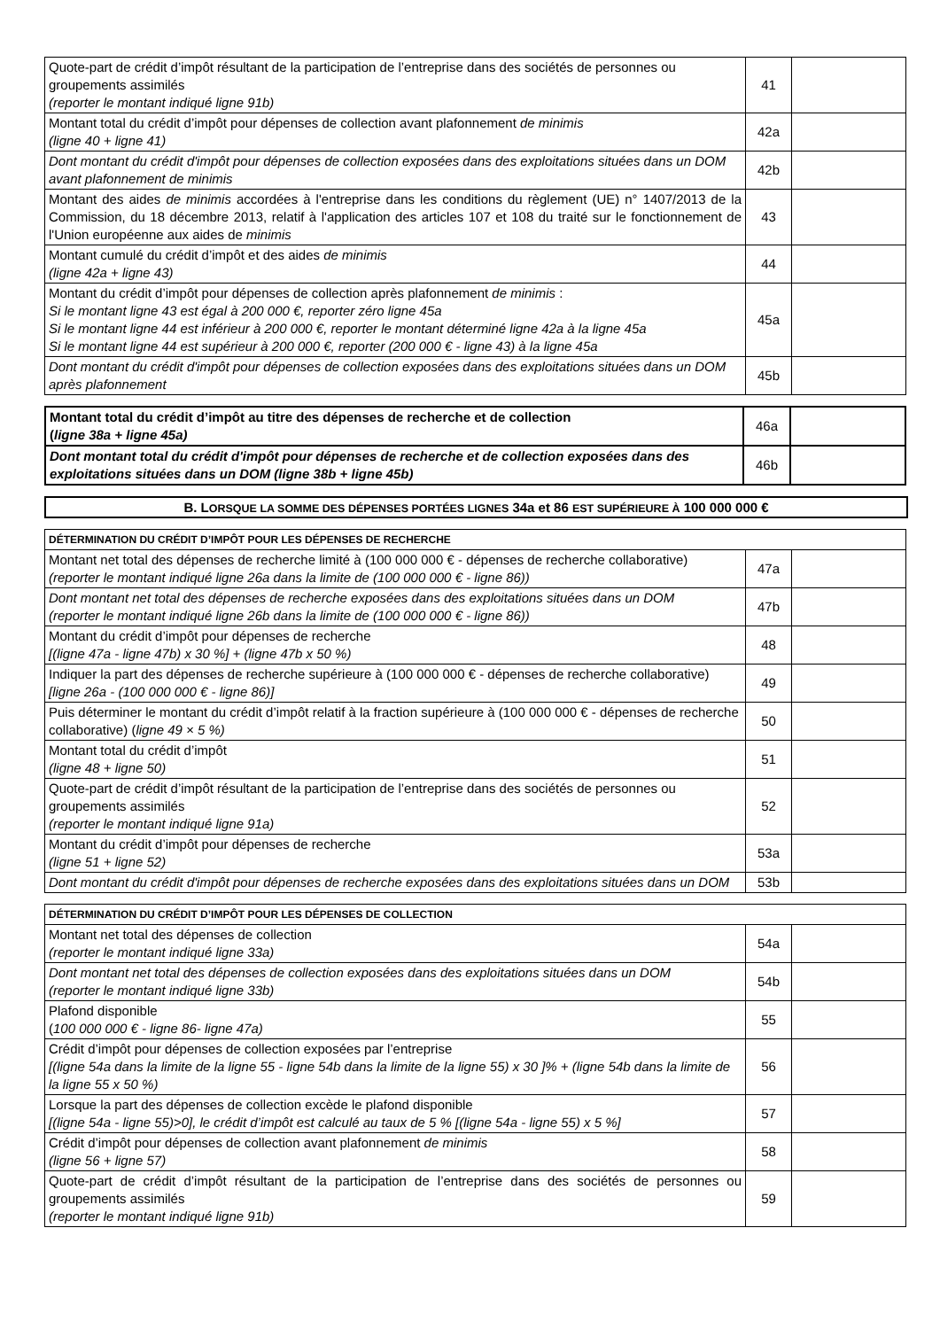| Quote-part de crédit d’impôt résultant de la participation de l’entreprise dans des sociétés de personnes ou groupements assimilés (reporter le montant indiqué ligne 91b) | 41 | |
| Montant total du crédit d’impôt pour dépenses de collection avant plafonnement de minimis (ligne 40 + ligne 41) | 42a | |
| Dont montant du crédit d'impôt pour dépenses de collection exposées dans des exploitations situées dans un DOM avant plafonnement de minimis | 42b | |
| Montant des aides de minimis accordées à l'entreprise dans les conditions du règlement (UE) n° 1407/2013 de la Commission, du 18 décembre 2013, relatif à l'application des articles 107 et 108 du traité sur le fonctionnement de l'Union européenne aux aides de minimis | 43 | |
| Montant cumulé du crédit d’impôt et des aides de minimis (ligne 42a + ligne 43) | 44 | |
| Montant du crédit d’impôt pour dépenses de collection après plafonnement de minimis : Si le montant ligne 43 est égal à 200 000 €, reporter zéro ligne 45a Si le montant ligne 44 est inférieur à 200 000 €, reporter le montant déterminé ligne 42a à la ligne 45a Si le montant ligne 44 est supérieur à 200 000 €, reporter (200 000 € - ligne 43) à la ligne 45a | 45a | |
| Dont montant du crédit d'impôt pour dépenses de collection exposées dans des exploitations situées dans un DOM après plafonnement | 45b | |
| Montant total du crédit d’impôt au titre des dépenses de recherche et de collection ( ligne 38a + ligne 45a) | 46a | |
| Dont montant total du crédit d'impôt pour dépenses de recherche et de collection exposées dans des exploitations situées dans un DOM (ligne 38b + ligne 45b) | 46b | |
B. LORSQUE LA SOMME DES DÉPENSES PORTÉES LIGNES 34a et 86 EST SUPÉRIEURE À 100 000 000 €
| DÉTERMINATION DU CRÉDIT D’IMPÔT POUR LES DÉPENSES DE RECHERCHE | | |
| Montant net total des dépenses de recherche limité à (100 000 000 € - dépenses de recherche collaborative) (reporter le montant indiqué ligne 26a dans la limite de (100 000 000 € - ligne 86)) | 47a | |
| Dont montant net total des dépenses de recherche exposées dans des exploitations situées dans un DOM (reporter le montant indiqué ligne 26b dans la limite de (100 000 000 € - ligne 86)) | 47b | |
| Montant du crédit d’impôt pour dépenses de recherche [(ligne 47a - ligne 47b) x 30 %] + (ligne 47b x 50 %) | 48 | |
| Indiquer la part des dépenses de recherche supérieure à (100 000 000 € - dépenses de recherche collaborative) [ligne 26a - (100 000 000 € - ligne 86)] | 49 | |
| Puis déterminer le montant du crédit d’impôt relatif à la fraction supérieure à (100 000 000 € - dépenses de recherche collaborative) ( ligne 49 × 5 %) | 50 | |
| Montant total du crédit d’impôt (ligne 48 + ligne 50) | 51 | |
| Quote-part de crédit d’impôt résultant de la participation de l’entreprise dans des sociétés de personnes ou groupements assimilés (reporter le montant indiqué ligne 91a) | 52 | |
| Montant du crédit d’impôt pour dépenses de recherche (ligne 51 + ligne 52) | 53a | |
| Dont montant du crédit d'impôt pour dépenses de recherche exposées dans des exploitations situées dans un DOM | 53b | |
| DÉTERMINATION DU CRÉDIT D’IMPÔT POUR LES DÉPENSES DE COLLECTION | | |
| Montant net total des dépenses de collection (reporter le montant indiqué ligne 33a) | 54a | |
| Dont montant net total des dépenses de collection exposées dans des exploitations situées dans un DOM (reporter le montant indiqué ligne 33b) | 54b | |
| Plafond disponible ( 100 000 000 € - ligne 86- ligne 47a) | 55 | |
| Crédit d’impôt pour dépenses de collection exposées par l’entreprise [(ligne 54a dans la limite de la ligne 55 - ligne 54b dans la limite de la ligne 55) x 30 ]% + (ligne 54b dans la limite de la ligne 55 x 50 %) | 56 | |
| Lorsque la part des dépenses de collection excède le plafond disponible [(ligne 54a - ligne 55)>0], le crédit d’impôt est calculé au taux de 5 % [(ligne 54a - ligne 55) x 5 %] | 57 | |
| Crédit d’impôt pour dépenses de collection avant plafonnement de minimis (ligne 56 + ligne 57) | 58 | |
| Quote-part de crédit d’impôt résultant de la participation de l’entreprise dans des sociétés de personnes ou groupements assimilés (reporter le montant indiqué ligne 91b) | 59 | |